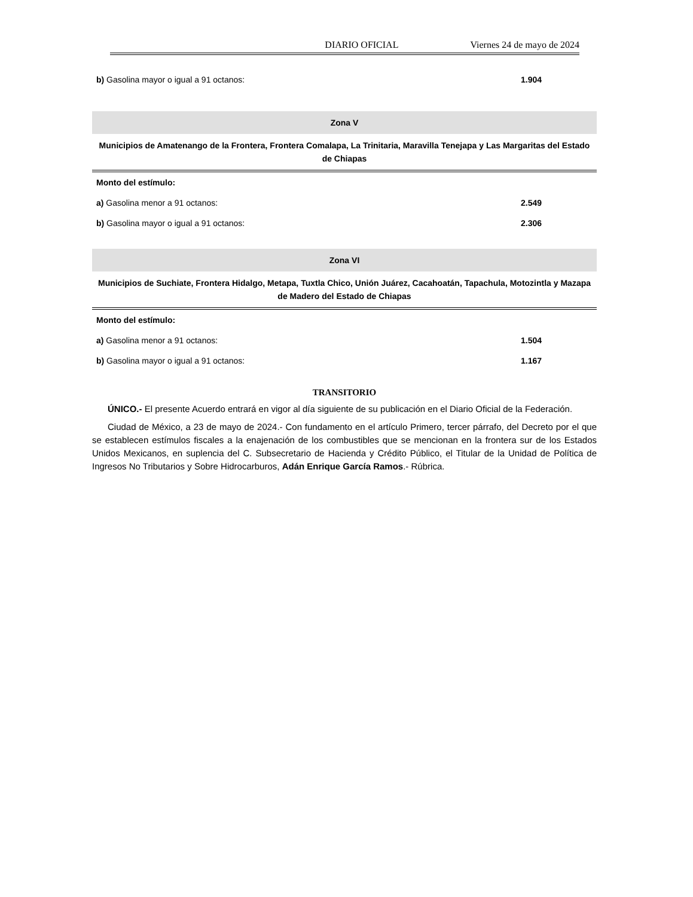DIARIO OFICIAL Viernes 24 de mayo de 2024
| b) Gasolina mayor o igual a 91 octanos: | 1.904 |
Zona V
Municipios de Amatenango de la Frontera, Frontera Comalapa, La Trinitaria, Maravilla Tenejapa y Las Margaritas del Estado de Chiapas
| Monto del estímulo: | |
| a) Gasolina menor a 91 octanos: | 2.549 |
| b) Gasolina mayor o igual a 91 octanos: | 2.306 |
Zona VI
Municipios de Suchiate, Frontera Hidalgo, Metapa, Tuxtla Chico, Unión Juárez, Cacahoatán, Tapachula, Motozintla y Mazapa de Madero del Estado de Chiapas
| Monto del estímulo: | |
| a) Gasolina menor a 91 octanos: | 1.504 |
| b) Gasolina mayor o igual a 91 octanos: | 1.167 |
TRANSITORIO
ÚNICO.- El presente Acuerdo entrará en vigor al día siguiente de su publicación en el Diario Oficial de la Federación.
Ciudad de México, a 23 de mayo de 2024.- Con fundamento en el artículo Primero, tercer párrafo, del Decreto por el que se establecen estímulos fiscales a la enajenación de los combustibles que se mencionan en la frontera sur de los Estados Unidos Mexicanos, en suplencia del C. Subsecretario de Hacienda y Crédito Público, el Titular de la Unidad de Política de Ingresos No Tributarios y Sobre Hidrocarburos, Adán Enrique García Ramos.- Rúbrica.